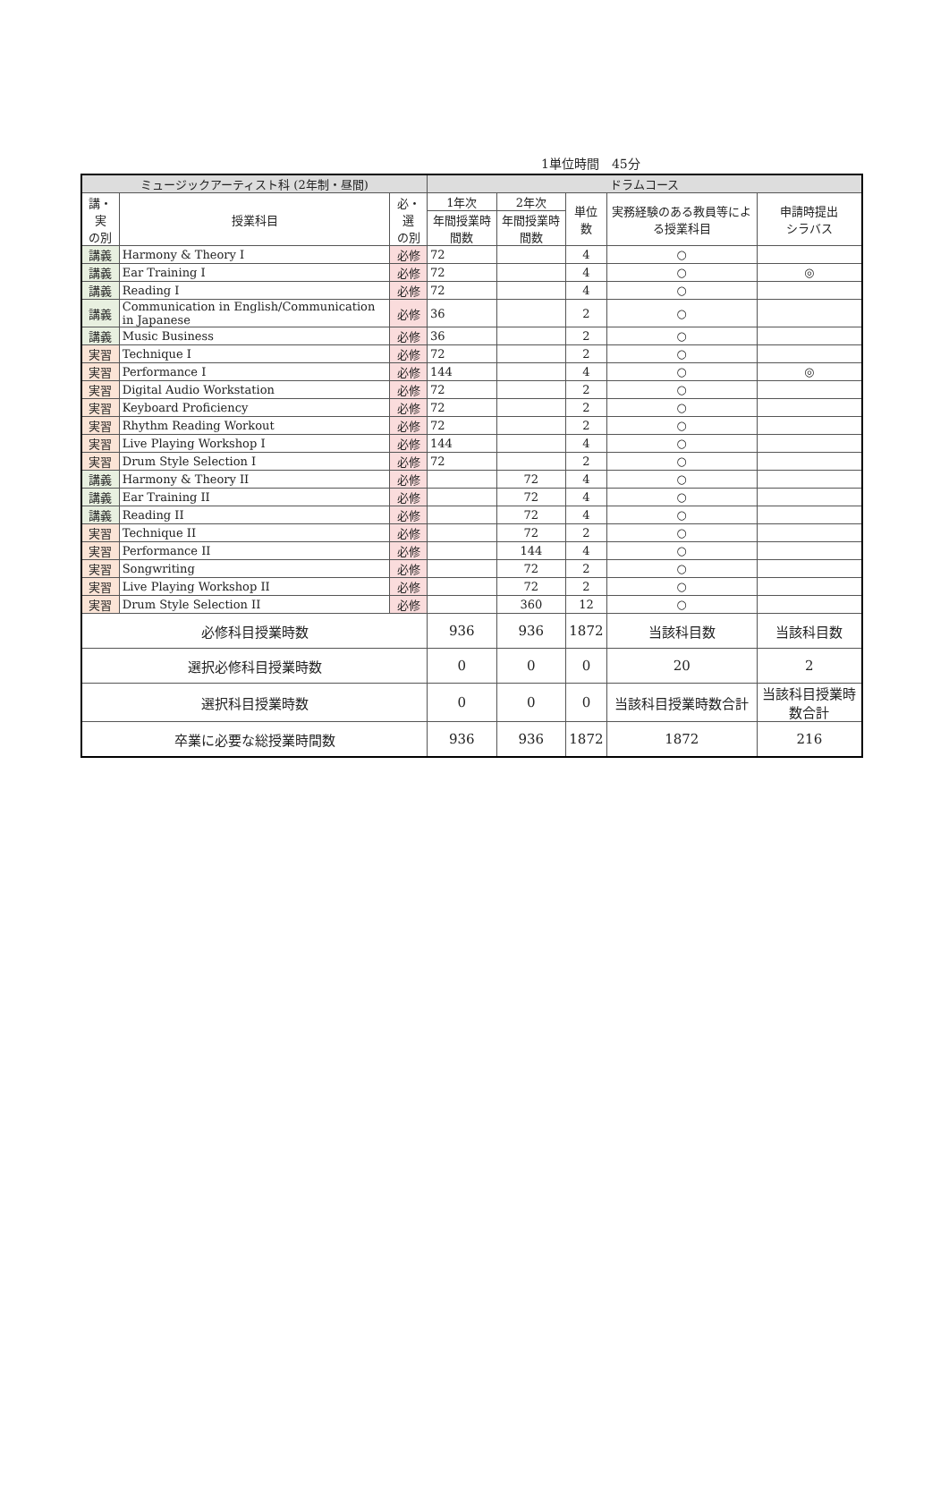1単位時間　45分
| ミュージックアーティスト科 (2年制・昼間) | | | ドラムコース | | | | |
| --- | --- | --- | --- | --- | --- | --- | --- |
| 講・実 の別 | 授業科目 | 必・選 の別 | 1年次 | 2年次 | 単位数 | 実務経験のある教員等による授業科目 | 申請時提出 シラバス |
| | | | 年間授業時間数 | 年間授業時間数 | | | |
| 講義 | Harmony & Theory I | 必修 | 72 | | 4 | ○ | |
| 講義 | Ear Training I | 必修 | 72 | | 4 | ○ | ◎ |
| 講義 | Reading I | 必修 | 72 | | 4 | ○ | |
| 講義 | Communication in English/Communication in Japanese | 必修 | 36 | | 2 | ○ | |
| 講義 | Music Business | 必修 | 36 | | 2 | ○ | |
| 実習 | Technique I | 必修 | 72 | | 2 | ○ | |
| 実習 | Performance I | 必修 | 144 | | 4 | ○ | ◎ |
| 実習 | Digital Audio Workstation | 必修 | 72 | | 2 | ○ | |
| 実習 | Keyboard Proficiency | 必修 | 72 | | 2 | ○ | |
| 実習 | Rhythm Reading Workout | 必修 | 72 | | 2 | ○ | |
| 実習 | Live Playing Workshop I | 必修 | 144 | | 4 | ○ | |
| 実習 | Drum Style Selection I | 必修 | 72 | | 2 | ○ | |
| 講義 | Harmony & Theory II | 必修 | | 72 | 4 | ○ | |
| 講義 | Ear Training II | 必修 | | 72 | 4 | ○ | |
| 講義 | Reading II | 必修 | | 72 | 4 | ○ | |
| 実習 | Technique II | 必修 | | 72 | 2 | ○ | |
| 実習 | Performance II | 必修 | | 144 | 4 | ○ | |
| 実習 | Songwriting | 必修 | | 72 | 2 | ○ | |
| 実習 | Live Playing Workshop II | 必修 | | 72 | 2 | ○ | |
| 実習 | Drum Style Selection II | 必修 | | 360 | 12 | ○ | |
| 必修科目授業時数 | | | 936 | 936 | 1872 | 当該科目数 | 当該科目数 |
| 選択必修科目授業時数 | | | 0 | 0 | 0 | 20 | 2 |
| 選択科目授業時数 | | | 0 | 0 | 0 | 当該科目授業時数合計 | 当該科目授業時数合計 |
| 卒業に必要な総授業時間数 | | | 936 | 936 | 1872 | 1872 | 216 |